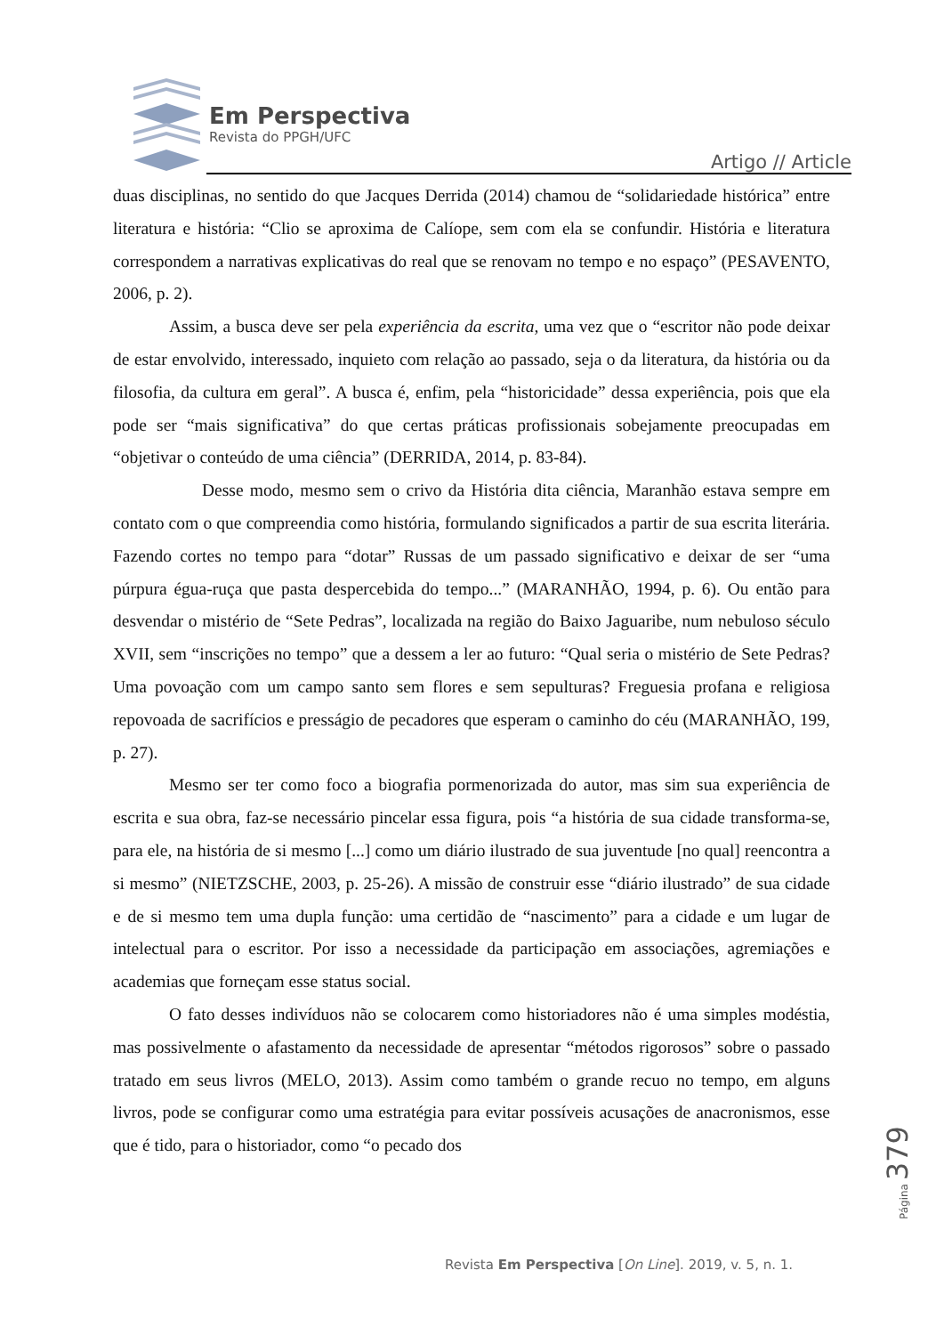Em Perspectiva
Revista do PPGH/UFC
Artigo // Article
duas disciplinas, no sentido do que Jacques Derrida (2014) chamou de “solidariedade histórica” entre literatura e história: “Clio se aproxima de Calíope, sem com ela se confundir. História e literatura correspondem a narrativas explicativas do real que se renovam no tempo e no espaço” (PESAVENTO, 2006, p. 2).
Assim, a busca deve ser pela experiência da escrita, uma vez que o “escritor não pode deixar de estar envolvido, interessado, inquieto com relação ao passado, seja o da literatura, da história ou da filosofia, da cultura em geral”. A busca é, enfim, pela “historicidade” dessa experiência, pois que ela pode ser “mais significativa” do que certas práticas profissionais sobejamente preocupadas em “objetivar o conteúdo de uma ciência” (DERRIDA, 2014, p. 83-84).
Desse modo, mesmo sem o crivo da História dita ciência, Maranhão estava sempre em contato com o que compreendia como história, formulando significados a partir de sua escrita literária. Fazendo cortes no tempo para “dotar” Russas de um passado significativo e deixar de ser “uma púrpura égua-ruça que pasta despercebida do tempo...” (MARANHÃO, 1994, p. 6). Ou então para desvendar o mistério de “Sete Pedras”, localizada na região do Baixo Jaguaribe, num nebuloso século XVII, sem “inscrições no tempo” que a dessem a ler ao futuro: “Qual seria o mistério de Sete Pedras? Uma povoação com um campo santo sem flores e sem sepulturas? Freguesia profana e religiosa repovoada de sacrifícios e presságio de pecadores que esperam o caminho do céu (MARANHÃO, 199, p. 27).
Mesmo ser ter como foco a biografia pormenorizada do autor, mas sim sua experiência de escrita e sua obra, faz-se necessário pincelar essa figura, pois “a história de sua cidade transforma-se, para ele, na história de si mesmo [...] como um diário ilustrado de sua juventude [no qual] reencontra a si mesmo” (NIETZSCHE, 2003, p. 25-26). A missão de construir esse “diário ilustrado” de sua cidade e de si mesmo tem uma dupla função: uma certidão de “nascimento” para a cidade e um lugar de intelectual para o escritor. Por isso a necessidade da participação em associações, agremiações e academias que forneçam esse status social.
O fato desses indivíduos não se colocarem como historiadores não é uma simples modéstia, mas possivelmente o afastamento da necessidade de apresentar “métodos rigorosos” sobre o passado tratado em seus livros (MELO, 2013). Assim como também o grande recuo no tempo, em alguns livros, pode se configurar como uma estratégia para evitar possíveis acusações de anacronismos, esse que é tido, para o historiador, como “o pecado dos
Página 379
Revista Em Perspectiva [On Line]. 2019, v. 5, n. 1.